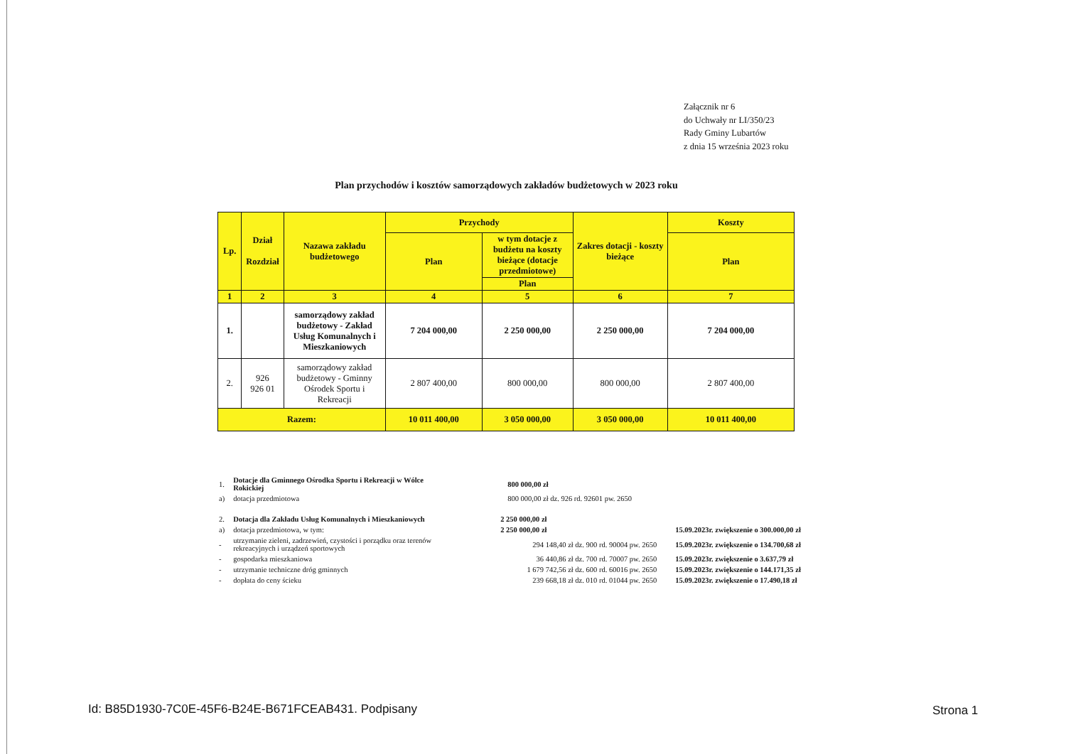Załącznik nr 6
do Uchwały nr LI/350/23
Rady Gminy Lubartów
z dnia 15 września 2023 roku
Plan przychodów i kosztów samorządowych zakładów budżetowych w 2023 roku
| Lp. | Dział Rozdział | Nazawa zakładu budżetowego | Przychody | | Zakres dotacji - koszty bieżące | Koszty |
| --- | --- | --- | --- | --- | --- | --- |
| | | | Plan | w tym dotacje z budżetu na koszty bieżące (dotacje przedmiotowe) | | Plan |
| | | | | Plan | | |
| 1 | 2 | 3 | 4 | 5 | 6 | 7 |
| 1. | | samorządowy zakład budżetowy - Zakład Usług Komunalnych i Mieszkaniowych | 7 204 000,00 | 2 250 000,00 | 2 250 000,00 | 7 204 000,00 |
| 2. | 926 926 01 | samorządowy zakład budżetowy - Gminny Ośrodek Sportu i Rekreacji | 2 807 400,00 | 800 000,00 | 800 000,00 | 2 807 400,00 |
| Razem: | | | 10 011 400,00 | 3 050 000,00 | 3 050 000,00 | 10 011 400,00 |
| 1. | Dotacje dla Gminnego Ośrodka Sportu i Rekreacji w Wólce Rokickiej | 800 000,00 zł | |
| a) | dotacja przedmiotowa | 800 000,00 zł dz. 926 rd. 92601 pw. 2650 | |
| 2. | Dotacja dla Zakładu Usług Komunalnych i Mieszkaniowych | 2 250 000,00 zł | |
| a) | dotacja przedmiotowa, w tym: | 2 250 000,00 zł | 15.09.2023r. zwiększenie o 300.000,00 zł |
| - | utrzymanie zieleni, zadrzewień, czystości i porządku oraz terenów rekreacyjnych i urządzeń sportowych | 294 148,40 zł dz. 900 rd. 90004 pw. 2650 | 15.09.2023r. zwiększenie o 134.700,68 zł |
| - | gospodarka mieszkaniowa | 36 440,86 zł dz. 700 rd. 70007 pw. 2650 | 15.09.2023r. zwiększenie o 3.637,79 zł |
| - | utrzymanie techniczne dróg gminnych | 1 679 742,56 zł dz. 600 rd. 60016 pw. 2650 | 15.09.2023r. zwiększenie o 144.171,35 zł |
| - | dopłata do ceny ścieku | 239 668,18 zł dz. 010 rd. 01044 pw. 2650 | 15.09.2023r. zwiększenie o 17.490,18 zł |
Id: B85D1930-7C0E-45F6-B24E-B671FCEAB431. Podpisany
Strona 1